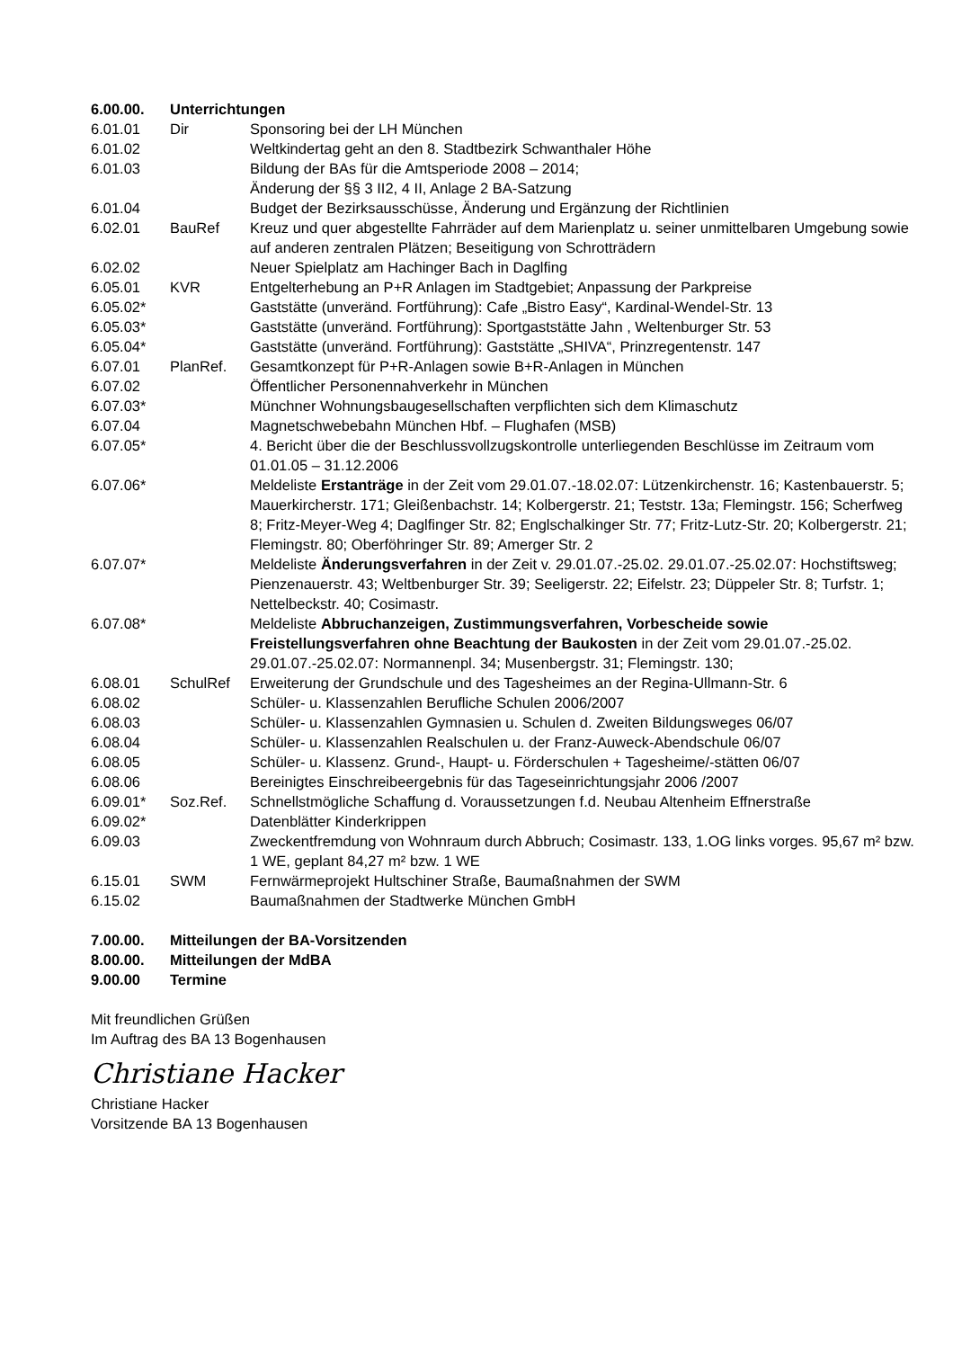| 6.00.00. | Unterrichtungen | |
| 6.01.01 | Dir | Sponsoring bei der LH München |
| 6.01.02 | | Weltkindertag geht an den 8. Stadtbezirk Schwanthaler Höhe |
| 6.01.03 | | Bildung der BAs für die Amtsperiode 2008 – 2014; Änderung der §§ 3 II2, 4 II, Anlage 2 BA-Satzung |
| 6.01.04 | | Budget der Bezirksausschüsse, Änderung und Ergänzung der Richtlinien |
| 6.02.01 | BauRef | Kreuz und quer abgestellte Fahrräder auf dem Marienplatz u. seiner unmittelbaren Umgebung sowie auf anderen zentralen Plätzen; Beseitigung von Schrotträdern |
| 6.02.02 | | Neuer Spielplatz am Hachinger Bach in Daglfing |
| 6.05.01 | KVR | Entgelterhebung an P+R Anlagen im Stadtgebiet; Anpassung der Parkpreise |
| 6.05.02* | | Gaststätte (unveränd. Fortführung): Cafe „Bistro Easy“, Kardinal-Wendel-Str. 13 |
| 6.05.03* | | Gaststätte (unveränd. Fortführung): Sportgaststätte Jahn , Weltenburger Str. 53 |
| 6.05.04* | | Gaststätte (unveränd. Fortführung): Gaststätte „SHIVA“, Prinzregentenstr. 147 |
| 6.07.01 | PlanRef. | Gesamtkonzept für P+R-Anlagen sowie B+R-Anlagen in München |
| 6.07.02 | | Öffentlicher Personennahverkehr in München |
| 6.07.03* | | Münchner Wohnungsbaugesellschaften verpflichten sich dem Klimaschutz |
| 6.07.04 | | Magnetschwebebahn München Hbf. – Flughafen (MSB) |
| 6.07.05* | | 4. Bericht über die der Beschlussvollzugskontrolle unterliegenden Beschlüsse im Zeitraum vom 01.01.05 – 31.12.2006 |
| 6.07.06* | | Meldeliste Erstanträge in der Zeit vom 29.01.07.-18.02.07: Lützenkirchenstr. 16; Kastenbauerstr. 5; Mauerkircherstr. 171; Gleißenbachstr. 14; Kolbergerstr. 21; Teststr. 13a; Flemingstr. 156; Scherfweg 8; Fritz-Meyer-Weg 4; Daglfinger Str. 82; Englschalkinger Str. 77; Fritz-Lutz-Str. 20; Kolbergerstr. 21; Flemingstr. 80; Oberföhringer Str. 89; Amerger Str. 2 |
| 6.07.07* | | Meldeliste Änderungsverfahren in der Zeit v. 29.01.07.-25.02. 29.01.07.-25.02.07: Hochstiftsweg; Pienzenauerstr. 43; Weltbenburger Str. 39; Seeligerstr. 22; Eifelstr. 23; Düppeler Str. 8; Turfstr. 1; Nettelbeckstr. 40; Cosimastr. |
| 6.07.08* | | Meldeliste Abbruchanzeigen, Zustimmungsverfahren, Vorbescheide sowie Freistellungsverfahren ohne Beachtung der Baukosten in der Zeit vom 29.01.07.-25.02. 29.01.07.-25.02.07: Normannenpl. 34; Musenbergstr. 31; Flemingstr. 130; |
| 6.08.01 | SchulRef | Erweiterung der Grundschule und des Tagesheimes an der Regina-Ullmann-Str. 6 |
| 6.08.02 | | Schüler- u. Klassenzahlen Berufliche Schulen 2006/2007 |
| 6.08.03 | | Schüler- u. Klassenzahlen Gymnasien u. Schulen d. Zweiten Bildungsweges 06/07 |
| 6.08.04 | | Schüler- u. Klassenzahlen Realschulen u. der Franz-Auweck-Abendschule 06/07 |
| 6.08.05 | | Schüler- u. Klassenz. Grund-, Haupt- u. Förderschulen + Tagesheime/-stätten 06/07 |
| 6.08.06 | | Bereinigtes Einschreibeergebnis für das Tageseinrichtungsjahr 2006 /2007 |
| 6.09.01* | Soz.Ref. | Schnellstmögliche Schaffung d. Voraussetzungen f.d. Neubau Altenheim Effnerstraße |
| 6.09.02* | | Datenblätter Kinderkrippen |
| 6.09.03 | | Zweckentfremdung von Wohnraum durch Abbruch; Cosimastr. 133, 1.OG links vorges. 95,67 m² bzw. 1 WE, geplant 84,27 m² bzw. 1 WE |
| 6.15.01 | SWM | Fernwärmeprojekt Hultschiner Straße, Baumaßnahmen der SWM |
| 6.15.02 | | Baumaßnahmen der Stadtwerke München GmbH |
| 7.00.00. | Mitteilungen der BA-Vorsitzenden | |
| 8.00.00. | Mitteilungen der MdBA | |
| 9.00.00 | Termine | |
Mit freundlichen Grüßen
Im Auftrag des BA 13 Bogenhausen
Christiane Hacker
Christiane Hacker
Vorsitzende BA 13 Bogenhausen